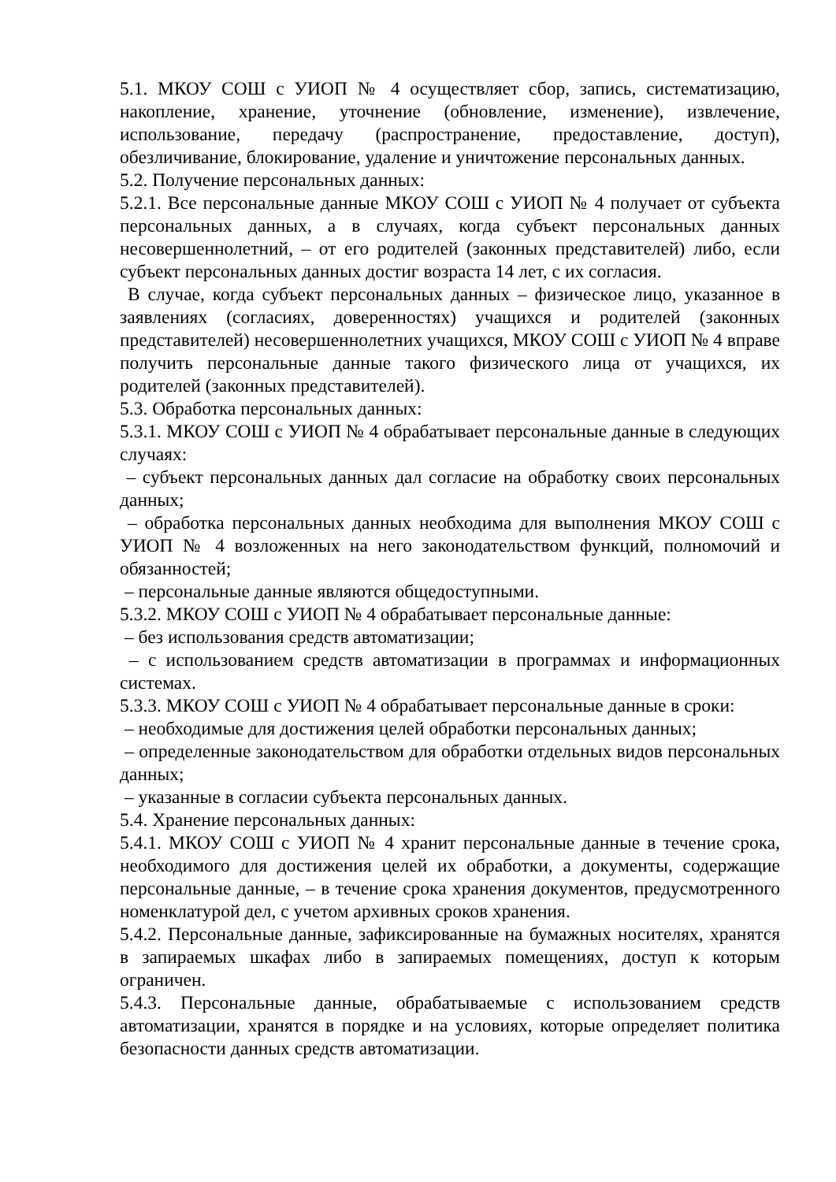5.1. МКОУ СОШ с УИОП № 4 осуществляет сбор, запись, систематизацию, накопление, хранение, уточнение (обновление, изменение), извлечение, использование, передачу (распространение, предоставление, доступ), обезличивание, блокирование, удаление и уничтожение персональных данных.
5.2. Получение персональных данных:
5.2.1. Все персональные данные МКОУ СОШ с УИОП № 4 получает от субъекта персональных данных, а в случаях, когда субъект персональных данных несовершеннолетний, – от его родителей (законных представителей) либо, если субъект персональных данных достиг возраста 14 лет, с их согласия.
В случае, когда субъект персональных данных – физическое лицо, указанное в заявлениях (согласиях, доверенностях) учащихся и родителей (законных представителей) несовершеннолетних учащихся, МКОУ СОШ с УИОП № 4 вправе получить персональные данные такого физического лица от учащихся, их родителей (законных представителей).
5.3. Обработка персональных данных:
5.3.1. МКОУ СОШ с УИОП № 4 обрабатывает персональные данные в следующих случаях:
– субъект персональных данных дал согласие на обработку своих персональных данных;
– обработка персональных данных необходима для выполнения МКОУ СОШ с УИОП № 4 возложенных на него законодательством функций, полномочий и обязанностей;
– персональные данные являются общедоступными.
5.3.2. МКОУ СОШ с УИОП № 4 обрабатывает персональные данные:
– без использования средств автоматизации;
– с использованием средств автоматизации в программах и информационных системах.
5.3.3. МКОУ СОШ с УИОП № 4 обрабатывает персональные данные в сроки:
– необходимые для достижения целей обработки персональных данных;
– определенные законодательством для обработки отдельных видов персональных данных;
– указанные в согласии субъекта персональных данных.
5.4. Хранение персональных данных:
5.4.1. МКОУ СОШ с УИОП № 4 хранит персональные данные в течение срока, необходимого для достижения целей их обработки, а документы, содержащие персональные данные, – в течение срока хранения документов, предусмотренного номенклатурой дел, с учетом архивных сроков хранения.
5.4.2. Персональные данные, зафиксированные на бумажных носителях, хранятся в запираемых шкафах либо в запираемых помещениях, доступ к которым ограничен.
5.4.3. Персональные данные, обрабатываемые с использованием средств автоматизации, хранятся в порядке и на условиях, которые определяет политика безопасности данных средств автоматизации.